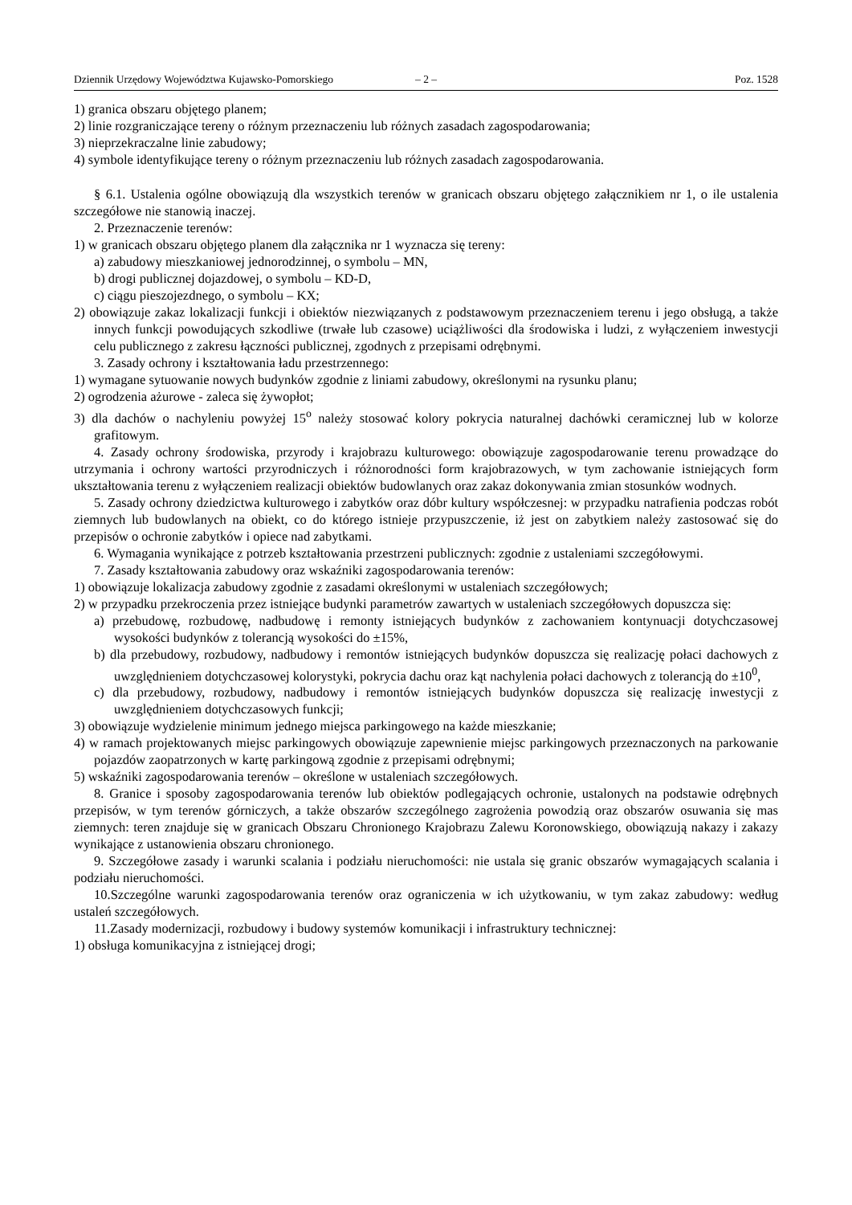Dziennik Urzędowy Województwa Kujawsko-Pomorskiego – 2 – Poz. 1528
1) granica obszaru objętego planem;
2) linie rozgraniczające tereny o różnym przeznaczeniu lub różnych zasadach zagospodarowania;
3) nieprzekraczalne linie zabudowy;
4) symbole identyfikujące tereny o różnym przeznaczeniu lub różnych zasadach zagospodarowania.
§ 6.1. Ustalenia ogólne obowiązują dla wszystkich terenów w granicach obszaru objętego załącznikiem nr 1, o ile ustalenia szczegółowe nie stanowią inaczej.
2. Przeznaczenie terenów:
1) w granicach obszaru objętego planem dla załącznika nr 1 wyznacza się tereny:
a) zabudowy mieszkaniowej jednorodzinnej, o symbolu – MN,
b) drogi publicznej dojazdowej, o symbolu – KD-D,
c) ciągu pieszojezdnego, o symbolu – KX;
2) obowiązuje zakaz lokalizacji funkcji i obiektów niezwiązanych z podstawowym przeznaczeniem terenu i jego obsługą, a także innych funkcji powodujących szkodliwe (trwałe lub czasowe) uciążliwości dla środowiska i ludzi, z wyłączeniem inwestycji celu publicznego z zakresu łączności publicznej, zgodnych z przepisami odrębnymi.
3. Zasady ochrony i kształtowania ładu przestrzennego:
1) wymagane sytuowanie nowych budynków zgodnie z liniami zabudowy, określonymi na rysunku planu;
2) ogrodzenia ażurowe - zaleca się żywopłot;
3) dla dachów o nachyleniu powyżej 15<sup>o</sup> należy stosować kolory pokrycia naturalnej dachówki ceramicznej lub w kolorze grafitowym.
4. Zasady ochrony środowiska, przyrody i krajobrazu kulturowego: obowiązuje zagospodarowanie terenu prowadzące do utrzymania i ochrony wartości przyrodniczych i różnorodności form krajobrazowych, w tym zachowanie istniejących form ukształtowania terenu z wyłączeniem realizacji obiektów budowlanych oraz zakaz dokonywania zmian stosunków wodnych.
5. Zasady ochrony dziedzictwa kulturowego i zabytków oraz dóbr kultury współczesnej: w przypadku natrafienia podczas robót ziemnych lub budowlanych na obiekt, co do którego istnieje przypuszczenie, iż jest on zabytkiem należy zastosować się do przepisów o ochronie zabytków i opiece nad zabytkami.
6. Wymagania wynikające z potrzeb kształtowania przestrzeni publicznych: zgodnie z ustaleniami szczegółowymi.
7. Zasady kształtowania zabudowy oraz wskaźniki zagospodarowania terenów:
1) obowiązuje lokalizacja zabudowy zgodnie z zasadami określonymi w ustaleniach szczegółowych;
2) w przypadku przekroczenia przez istniejące budynki parametrów zawartych w ustaleniach szczegółowych dopuszcza się:
a) przebudowę, rozbudowę, nadbudowę i remonty istniejących budynków z zachowaniem kontynuacji dotychczasowej wysokości budynków z tolerancją wysokości do ±15%,
b) dla przebudowy, rozbudowy, nadbudowy i remontów istniejących budynków dopuszcza się realizację połaci dachowych z uwzględnieniem dotychczasowej kolorystyki, pokrycia dachu oraz kąt nachylenia połaci dachowych z tolerancją do ±10<sup>0</sup>,
c) dla przebudowy, rozbudowy, nadbudowy i remontów istniejących budynków dopuszcza się realizację inwestycji z uwzględnieniem dotychczasowych funkcji;
3) obowiązuje wydzielenie minimum jednego miejsca parkingowego na każde mieszkanie;
4) w ramach projektowanych miejsc parkingowych obowiązuje zapewnienie miejsc parkingowych przeznaczonych na parkowanie pojazdów zaopatrzonych w kartę parkingową zgodnie z przepisami odrębnymi;
5) wskaźniki zagospodarowania terenów – określone w ustaleniach szczegółowych.
8. Granice i sposoby zagospodarowania terenów lub obiektów podlegających ochronie, ustalonych na podstawie odrębnych przepisów, w tym terenów górniczych, a także obszarów szczególnego zagrożenia powodzią oraz obszarów osuwania się mas ziemnych: teren znajduje się w granicach Obszaru Chronionego Krajobrazu Zalewu Koronowskiego, obowiązują nakazy i zakazy wynikające z ustanowienia obszaru chronionego.
9. Szczegółowe zasady i warunki scalania i podziału nieruchomości: nie ustala się granic obszarów wymagających scalania i podziału nieruchomości.
10.Szczególne warunki zagospodarowania terenów oraz ograniczenia w ich użytkowaniu, w tym zakaz zabudowy: według ustaleń szczegółowych.
11.Zasady modernizacji, rozbudowy i budowy systemów komunikacji i infrastruktury technicznej:
1) obsługa komunikacyjna z istniejącej drogi;